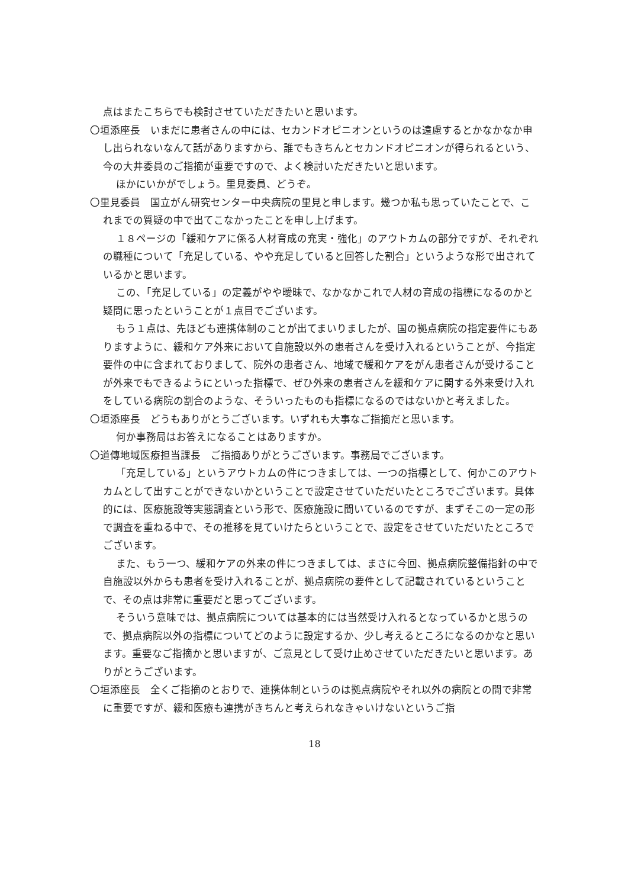点はまたこちらでも検討させていただきたいと思います。
〇垣添座長　いまだに患者さんの中には、セカンドオピニオンというのは遠慮するとかなかなか申し出られないなんて話がありますから、誰でもきちんとセカンドオピニオンが得られるという、今の大井委員のご指摘が重要ですので、よく検討いただきたいと思います。
ほかにいかがでしょう。里見委員、どうぞ。
〇里見委員　国立がん研究センター中央病院の里見と申します。幾つか私も思っていたことで、これまでの質疑の中で出てこなかったことを申し上げます。
１８ページの「緩和ケアに係る人材育成の充実・強化」のアウトカムの部分ですが、それぞれの職種について「充足している、やや充足していると回答した割合」というような形で出されているかと思います。
この、「充足している」の定義がやや曖昧で、なかなかこれで人材の育成の指標になるのかと疑問に思ったということが１点目でございます。
もう１点は、先ほども連携体制のことが出てまいりましたが、国の拠点病院の指定要件にもありますように、緩和ケア外来において自施設以外の患者さんを受け入れるということが、今指定要件の中に含まれておりまして、院外の患者さん、地域で緩和ケアをがん患者さんが受けることが外来でもできるようにといった指標で、ぜひ外来の患者さんを緩和ケアに関する外来受け入れをしている病院の割合のような、そういったものも指標になるのではないかと考えました。
〇垣添座長　どうもありがとうございます。いずれも大事なご指摘だと思います。
何か事務局はお答えになることはありますか。
〇道傳地域医療担当課長　ご指摘ありがとうございます。事務局でございます。
「充足している」というアウトカムの件につきましては、一つの指標として、何かこのアウトカムとして出すことができないかということで設定させていただいたところでございます。具体的には、医療施設等実態調査という形で、医療施設に聞いているのですが、まずそこの一定の形で調査を重ねる中で、その推移を見ていけたらということで、設定をさせていただいたところでございます。
また、もう一つ、緩和ケアの外来の件につきましては、まさに今回、拠点病院整備指針の中で自施設以外からも患者を受け入れることが、拠点病院の要件として記載されているということで、その点は非常に重要だと思ってございます。
そういう意味では、拠点病院については基本的には当然受け入れるとなっているかと思うので、拠点病院以外の指標についてどのように設定するか、少し考えるところになるのかなと思います。重要なご指摘かと思いますが、ご意見として受け止めさせていただきたいと思います。ありがとうございます。
〇垣添座長　全くご指摘のとおりで、連携体制というのは拠点病院やそれ以外の病院との間で非常に重要ですが、緩和医療も連携がきちんと考えられなきゃいけないというご指
18